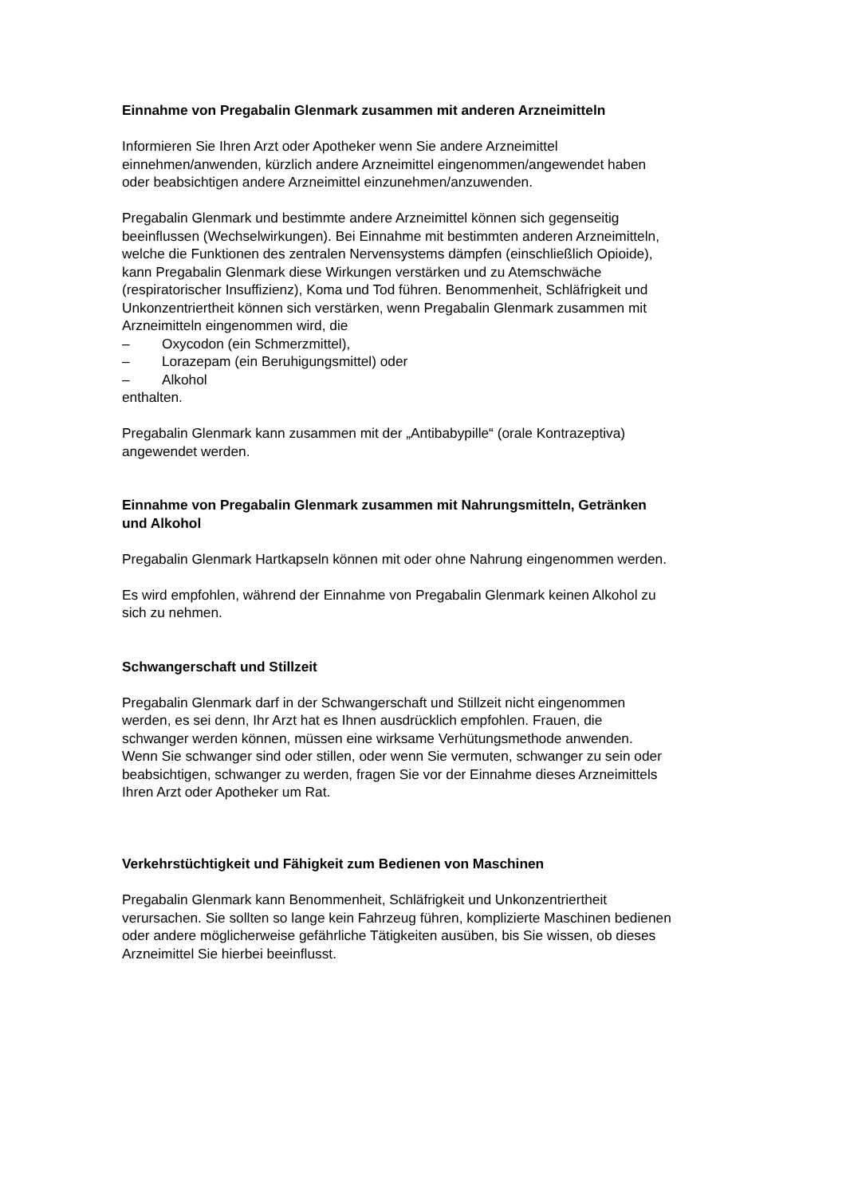Einnahme von Pregabalin Glenmark zusammen mit anderen Arzneimitteln
Informieren Sie Ihren Arzt oder Apotheker wenn Sie andere Arzneimittel
einnehmen/anwenden, kürzlich andere Arzneimittel eingenommen/angewendet haben
oder beabsichtigen andere Arzneimittel einzunehmen/anzuwenden.
Pregabalin Glenmark und bestimmte andere Arzneimittel können sich gegenseitig
beeinflussen (Wechselwirkungen). Bei Einnahme mit bestimmten anderen Arzneimitteln,
welche die Funktionen des zentralen Nervensystems dämpfen (einschließlich Opioide),
kann Pregabalin Glenmark diese Wirkungen verstärken und zu Atemschwäche
(respiratorischer Insuffizienz), Koma und Tod führen. Benommenheit, Schläfrigkeit und
Unkonzentriertheit können sich verstärken, wenn Pregabalin Glenmark zusammen mit
Arzneimitteln eingenommen wird, die
– Oxycodon (ein Schmerzmittel),
– Lorazepam (ein Beruhigungsmittel) oder
– Alkohol
enthalten.
Pregabalin Glenmark kann zusammen mit der „Antibabypille“ (orale Kontrazeptiva)
angewendet werden.
Einnahme von Pregabalin Glenmark zusammen mit Nahrungsmitteln, Getränken
und Alkohol
Pregabalin Glenmark Hartkapseln können mit oder ohne Nahrung eingenommen werden.
Es wird empfohlen, während der Einnahme von Pregabalin Glenmark keinen Alkohol zu
sich zu nehmen.
Schwangerschaft und Stillzeit
Pregabalin Glenmark darf in der Schwangerschaft und Stillzeit nicht eingenommen
werden, es sei denn, Ihr Arzt hat es Ihnen ausdrücklich empfohlen. Frauen, die
schwanger werden können, müssen eine wirksame Verhütungsmethode anwenden.
Wenn Sie schwanger sind oder stillen, oder wenn Sie vermuten, schwanger zu sein oder
beabsichtigen, schwanger zu werden, fragen Sie vor der Einnahme dieses Arzneimittels
Ihren Arzt oder Apotheker um Rat.
Verkehrstüchtigkeit und Fähigkeit zum Bedienen von Maschinen
Pregabalin Glenmark kann Benommenheit, Schläfrigkeit und Unkonzentriertheit
verursachen. Sie sollten so lange kein Fahrzeug führen, komplizierte Maschinen bedienen
oder andere möglicherweise gefährliche Tätigkeiten ausüben, bis Sie wissen, ob dieses
Arzneimittel Sie hierbei beeinflusst.